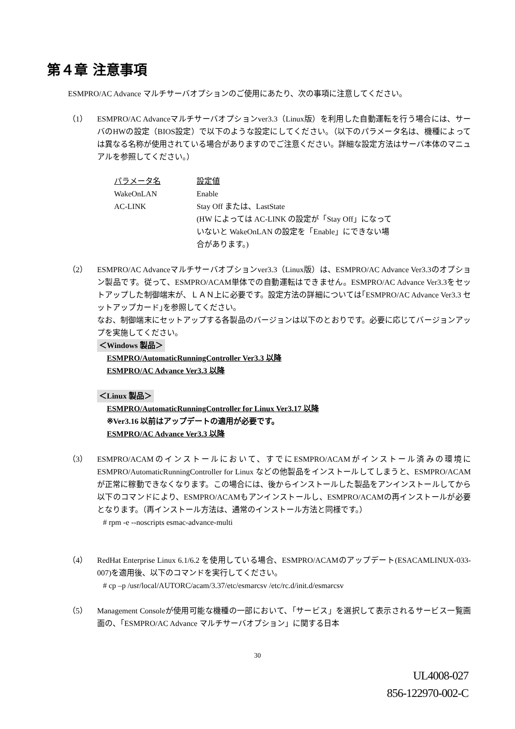第４章 注意事項
ESMPRO/AC Advance マルチサーバオプションのご使用にあたり、次の事項に注意してください。
（1） ESMPRO/AC Advanceマルチサーバオプションver3.3（Linux版）を利用した自動運転を行う場合には、サーバのHWの設定（BIOS設定）で以下のような設定にしてください。（以下のパラメータ名は、機種によっては異なる名称が使用されている場合がありますのでご注意ください。詳細な設定方法はサーバ本体のマニュアルを参照してください。）
| パラメータ名 | 設定値 |
| WakeOnLAN | Enable |
| AC-LINK | Stay Off または、LastState (HW によっては AC-LINK の設定が「Stay Off」になって いないと WakeOnLAN の設定を「Enable」にできない場 合があります。) |
（2） ESMPRO/AC Advanceマルチサーバオプションver3.3（Linux版）は、ESMPRO/AC Advance Ver3.3のオプション製品です。従って、ESMPRO/ACAM単体での自動運転はできません。ESMPRO/AC Advance Ver3.3をセットアップした制御端末が、ＬＡＮ上に必要です。設定方法の詳細については｢ESMPRO/AC Advance Ver3.3 セットアップカード｣を参照してください。
なお、制御端末にセットアップする各製品のバージョンは以下のとおりです。必要に応じてバージョンアップを実施してください。
＜Windows 製品＞
ESMPRO/AutomaticRunningController Ver3.3 以降
ESMPRO/AC Advance Ver3.3 以降
＜Linux 製品＞
ESMPRO/AutomaticRunningController for Linux Ver3.17 以降
※Ver3.16 以前はアップデートの適用が必要です。
ESMPRO/AC Advance Ver3.3 以降
（3） ESMPRO/ACAMのインストールにおいて、すでにESMPRO/ACAMがインストール済みの環境にESMPRO/AutomaticRunningController for Linux などの他製品をインストールしてしまうと、ESMPRO/ACAMが正常に稼動できなくなります。この場合には、後からインストールした製品をアンインストールしてから以下のコマンドにより、ESMPRO/ACAMもアンインストールし、ESMPRO/ACAMの再インストールが必要となります。（再インストール方法は、通常のインストール方法と同様です。）
# rpm -e --noscripts esmac-advance-multi
（4） RedHat Enterprise Linux 6.1/6.2 を使用している場合、ESMPRO/ACAMのアップデート(ESACAMLINUX-033-007)を適用後、以下のコマンドを実行してください。
# cp –p /usr/local/AUTORC/acam/3.37/etc/esmarcsv /etc/rc.d/init.d/esmarcsv
（5） Management Consoleが使用可能な機種の一部において、「サービス」を選択して表示されるサービス一覧画面の、「ESMPRO/AC Advance マルチサーバオプション」に関する日本
30
UL4008-027
856-122970-002-C